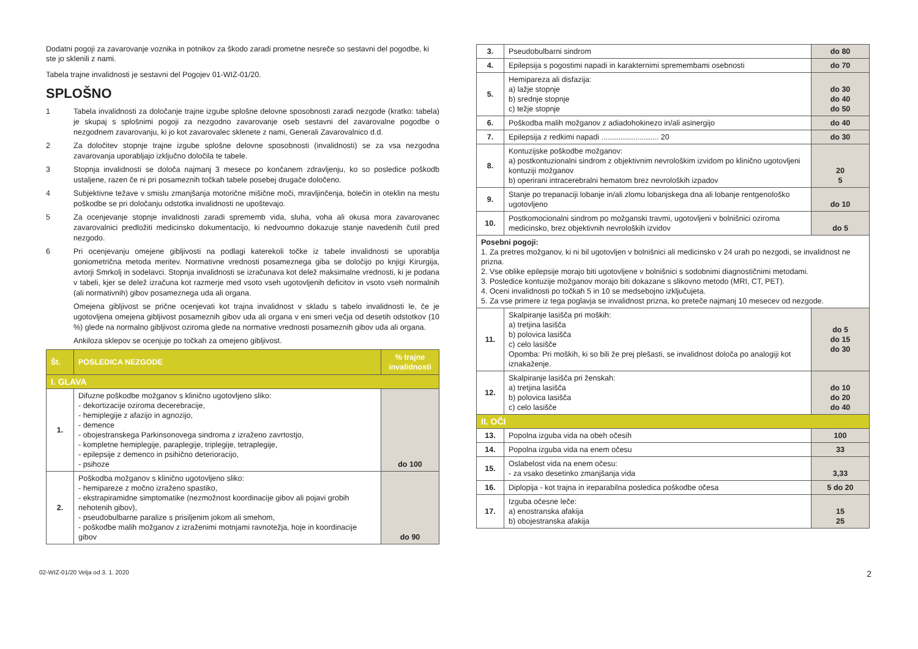Dodatni pogoji za zavarovanje voznika in potnikov za škodo zaradi prometne nesreče so sestavni del pogodbe, ki ste jo sklenili z nami.
Tabela trajne invalidnosti je sestavni del Pogojev 01-WIZ-01/20.
SPLOŠNO
1 Tabela invalidnosti za določanje trajne izgube splošne delovne sposobnosti zaradi nezgode (kratko: tabela) je skupaj s splošnimi pogoji za nezgodno zavarovanje oseb sestavni del zavarovalne pogodbe o nezgodnem zavarovanju, ki jo kot zavarovalec sklenete z nami, Generali Zavarovalnico d.d.
2 Za določitev stopnje trajne izgube splošne delovne sposobnosti (invalidnosti) se za vsa nezgodna zavarovanja uporabljajo izključno določila te tabele.
3 Stopnja invalidnosti se določa najmanj 3 mesece po končanem zdravljenju, ko so posledice poškodb ustaljene, razen če ni pri posameznih točkah tabele posebej drugače določeno.
4 Subjektivne težave v smislu zmanjšanja motorične mišične moči, mravljinčenja, bolečin in oteklin na mestu poškodbe se pri določanju odstotka invalidnosti ne upoštevajo.
5 Za ocenjevanje stopnje invalidnosti zaradi sprememb vida, sluha, voha ali okusa mora zavarovanec zavarovalnici predložiti medicinsko dokumentacijo, ki nedvoumno dokazuje stanje navedenih čutil pred nezgodo.
6 Pri ocenjevanju omejene gibljivosti na podlagi katerekoli točke iz tabele invalidnosti se uporablja goniometrična metoda meritev. Normativne vrednosti posameznega giba se določijo po knjigi Kirurgija, avtorji Smrkolj in sodelavci. Stopnja invalidnosti se izračunava kot delež maksimalne vrednosti, ki je podana v tabeli, kjer se delež izračuna kot razmerje med vsoto vseh ugotovljenih deficitov in vsoto vseh normalnih (ali normativnih) gibov posameznega uda ali organa.
Omejena gibljivost se prične ocenjevati kot trajna invalidnost v skladu s tabelo invalidnosti le, če je ugotovljena omejena gibljivost posameznih gibov uda ali organa v eni smeri večja od desetih odstotkov (10 %) glede na normalno gibljivost oziroma glede na normative vrednosti posameznih gibov uda ali organa.
Ankiloza sklepov se ocenjuje po točkah za omejeno gibljivost.
| Št. | POSLEDICA NEZGODE | % trajne invalidnosti |
| --- | --- | --- |
| I. GLAVA | | |
| 1. | Difuzne poškodbe možganov s klinično ugotovljeno sliko: - dekortizacije oziroma decerebracije, - hemiplegije z afazijo in agnozijo, - demence - obojestranskega Parkinsonovega sindroma z izraženo zavrtostjo, - kompletne hemiplegije, paraplegije, triplegije, tetraplegije, - epilepsije z demenco in psihično deterioracijo, - psihoze | do 100 |
| 2. | Poškodba možganov s klinično ugotovljeno sliko: - hemipareze z močno izraženo spastiko, - ekstrapiramidne simptomatike (nezmožnost koordinacije gibov ali pojavi grobih nehotenih gibov), - pseudobulbarne paralize s prisiljenim jokom ali smehom, - poškodbe malih možganov z izraženimi motnjami ravnotežja, hoje in koordinacije gibov | do 90 |
| 3. | Pseudobulbarni sindrom | do 80 |
| 4. | Epilepsija s pogostimi napadi in karakternimi spremembami osebnosti | do 70 |
| 5. | Hemipareza ali disfazija: a) lažje stopnje b) srednje stopnje c) težje stopnje | do 30 do 40 do 50 |
| 6. | Poškodba malih možganov z adiadohokinezo in/ali asinergijo | do 40 |
| 7. | Epilepsija z redkimi napadi ........................... 20 | do 30 |
| 8. | Kontuzijske poškodbe možganov: a) postkontuzionalni sindrom z objektivnim nevrološkim izvidom po klinično ugotovljeni kontuziji možganov b) operirani intracerebralni hematom brez nevroloških izpadov | 20 5 |
| 9. | Stanje po trepanaciji lobanje in/ali zlomu lobanjskega dna ali lobanje rentgenološko ugotovljeno | do 10 |
| 10. | Postkomocionalni sindrom po možganski travmi, ugotovljeni v bolnišnici oziroma medicinsko, brez objektivnih nevroloških izvidov | do 5 |
| Posebni pogoji: 1. Za pretres možganov, ki ni bil ugotovljen v bolnišnici ali medicinsko v 24 urah po nezgodi, se invalidnost ne prizna. 2. Vse oblike epilepsije morajo biti ugotovljene v bolnišnici s sodobnimi diagnostičnimi metodami. 3. Posledice kontuzije možganov morajo biti dokazane s slikovno metodo (MRI, CT, PET). 4. Oceni invalidnosti po točkah 5 in 10 se medsebojno izključujeta. 5. Za vse primere iz tega poglavja se invalidnost prizna, ko preteče najmanj 10 mesecev od nezgode. | | |
| 11. | Skalpiranje lasišča pri moških: a) tretjina lasišča b) polovica lasišča c) celo lasišče Opomba: Pri moških, ki so bili že prej plešasti, se invalidnost določa po analogiji kot iznakaženje. | do 5 do 15 do 30 |
| 12. | Skalpiranje lasišča pri ženskah: a) tretjina lasišča b) polovica lasišča c) celo lasišče | do 10 do 20 do 40 |
| II. OČI | | |
| 13. | Popolna izguba vida na obeh očesih | 100 |
| 14. | Popolna izguba vida na enem očesu | 33 |
| 15. | Oslabelost vida na enem očesu: - za vsako desetinko zmanjšanja vida | 3,33 |
| 16. | Diplopija - kot trajna in ireparabilna posledica poškodbe očesa | 5 do 20 |
| 17. | Izguba očesne leče: a) enostranska afakija b) obojestranska afakija | 15 25 |
02-WIZ-01/20 Velja od 3. 1. 2020 2